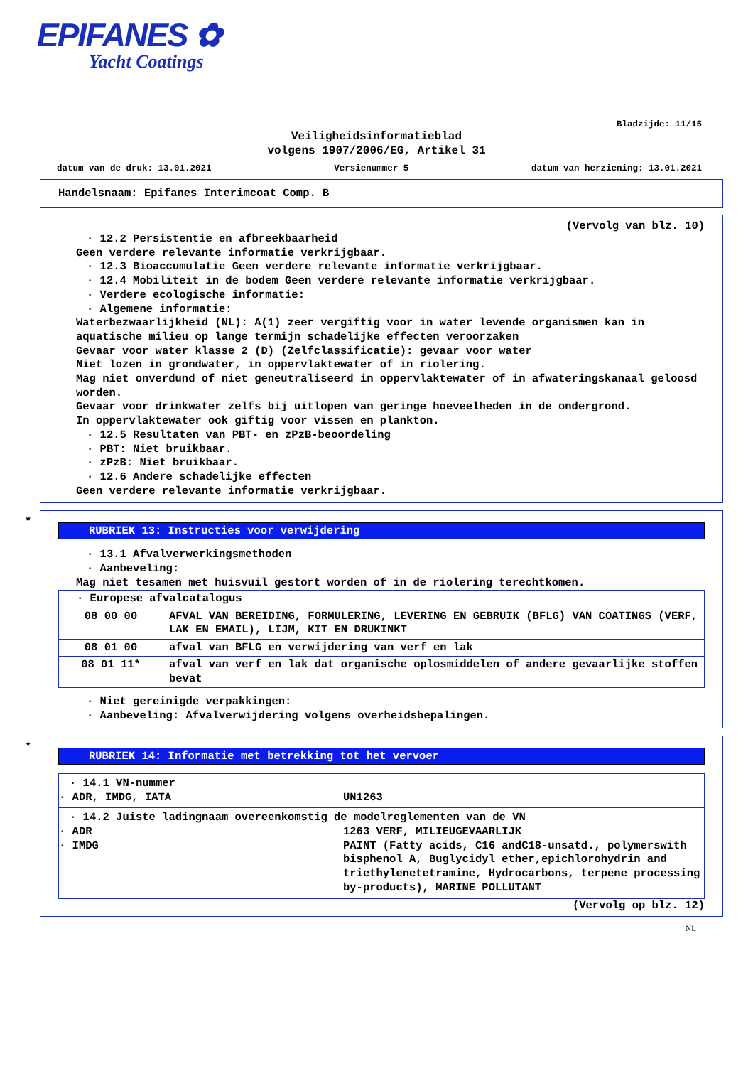EPIFANES ✿
Yacht Coatings
Bladzijde: 11/15
Veiligheidsinformatieblad
volgens 1907/2006/EG, Artikel 31
datum van de druk: 13.01.2021 Versienummer 5 datum van herziening: 13.01.2021
Handelsnaam: Epifanes Interimcoat Comp. B
(Vervolg van blz. 10)
· 12.2 Persistentie en afbreekbaarheid
Geen verdere relevante informatie verkrijgbaar.
· 12.3 Bioaccumulatie Geen verdere relevante informatie verkrijgbaar.
· 12.4 Mobiliteit in de bodem Geen verdere relevante informatie verkrijgbaar.
· Verdere ecologische informatie:
· Algemene informatie:
Waterbezwaarlijkheid (NL): A(1) zeer vergiftig voor in water levende organismen kan in aquatische milieu op lange termijn schadelijke effecten veroorzaken
Gevaar voor water klasse 2 (D) (Zelfclassificatie): gevaar voor water
Niet lozen in grondwater, in oppervlaktewater of in riolering.
Mag niet onverdund of niet geneutraliseerd in oppervlaktewater of in afwateringskanaal geloosd worden.
Gevaar voor drinkwater zelfs bij uitlopen van geringe hoeveelheden in de ondergrond.
In oppervlaktewater ook giftig voor vissen en plankton.
· 12.5 Resultaten van PBT- en zPzB-beoordeling
· PBT: Niet bruikbaar.
· zPzB: Niet bruikbaar.
· 12.6 Andere schadelijke effecten
Geen verdere relevante informatie verkrijgbaar.
*
RUBRIEK 13: Instructies voor verwijdering
· 13.1 Afvalverwerkingsmethoden
· Aanbeveling:
Mag niet tesamen met huisvuil gestort worden of in de riolering terechtkomen.
| · Europese afvalcatalogus | |
| 08 00 00 | AFVAL VAN BEREIDING, FORMULERING, LEVERING EN GEBRUIK (BFLG) VAN COATINGS (VERF, LAK EN EMAIL), LIJM, KIT EN DRUKINKT |
| 08 01 00 | afval van BFLG en verwijdering van verf en lak |
| 08 01 11* | afval van verf en lak dat organische oplosmiddelen of andere gevaarlijke stoffen bevat |
· Niet gereinigde verpakkingen:
· Aanbeveling: Afvalverwijdering volgens overheidsbepalingen.
*
RUBRIEK 14: Informatie met betrekking tot het vervoer
· 14.1 VN-nummer
· ADR, IMDG, IATA UN1263
· 14.2 Juiste ladingnaam overeenkomstig de modelreglementen van de VN
· ADR 1263 VERF, MILIEUGEVAARLIJK
· IMDG PAINT (Fatty acids, C16 andC18-unsatd., polymerswith bisphenol A, Buglycidyl ether,epichlorohydrin and triethylenetetramine, Hydrocarbons, terpene processing by-products), MARINE POLLUTANT
(Vervolg op blz. 12)
NL